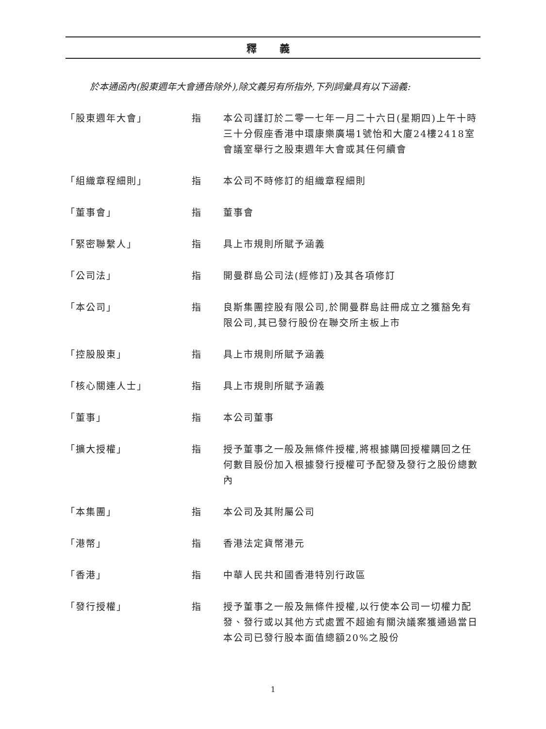釋 義
於本通函內(股東週年大會通告除外),除文義另有所指外,下列詞彙具有以下涵義:
| 「股東週年大會」 | 指 | 本公司謹訂於二零一七年一月二十六日(星期四)上午十時三十分假座香港中環康樂廣場1號怡和大廈24樓2418室會議室舉行之股東週年大會或其任何續會 |
| 「組織章程細則」 | 指 | 本公司不時修訂的組織章程細則 |
| 「董事會」 | 指 | 董事會 |
| 「緊密聯繫人」 | 指 | 具上市規則所賦予涵義 |
| 「公司法」 | 指 | 開曼群島公司法(經修訂)及其各項修訂 |
| 「本公司」 | 指 | 良斯集團控股有限公司,於開曼群島註冊成立之獲豁免有限公司,其已發行股份在聯交所主板上市 |
| 「控股股東」 | 指 | 具上市規則所賦予涵義 |
| 「核心關連人士」 | 指 | 具上市規則所賦予涵義 |
| 「董事」 | 指 | 本公司董事 |
| 「擴大授權」 | 指 | 授予董事之一般及無條件授權,將根據購回授權購回之任何數目股份加入根據發行授權可予配發及發行之股份總數內 |
| 「本集團」 | 指 | 本公司及其附屬公司 |
| 「港幣」 | 指 | 香港法定貨幣港元 |
| 「香港」 | 指 | 中華人民共和國香港特別行政區 |
| 「發行授權」 | 指 | 授予董事之一般及無條件授權,以行使本公司一切權力配發、發行或以其他方式處置不超逾有關決議案獲通過當日本公司已發行股本面值總額20%之股份 |
1